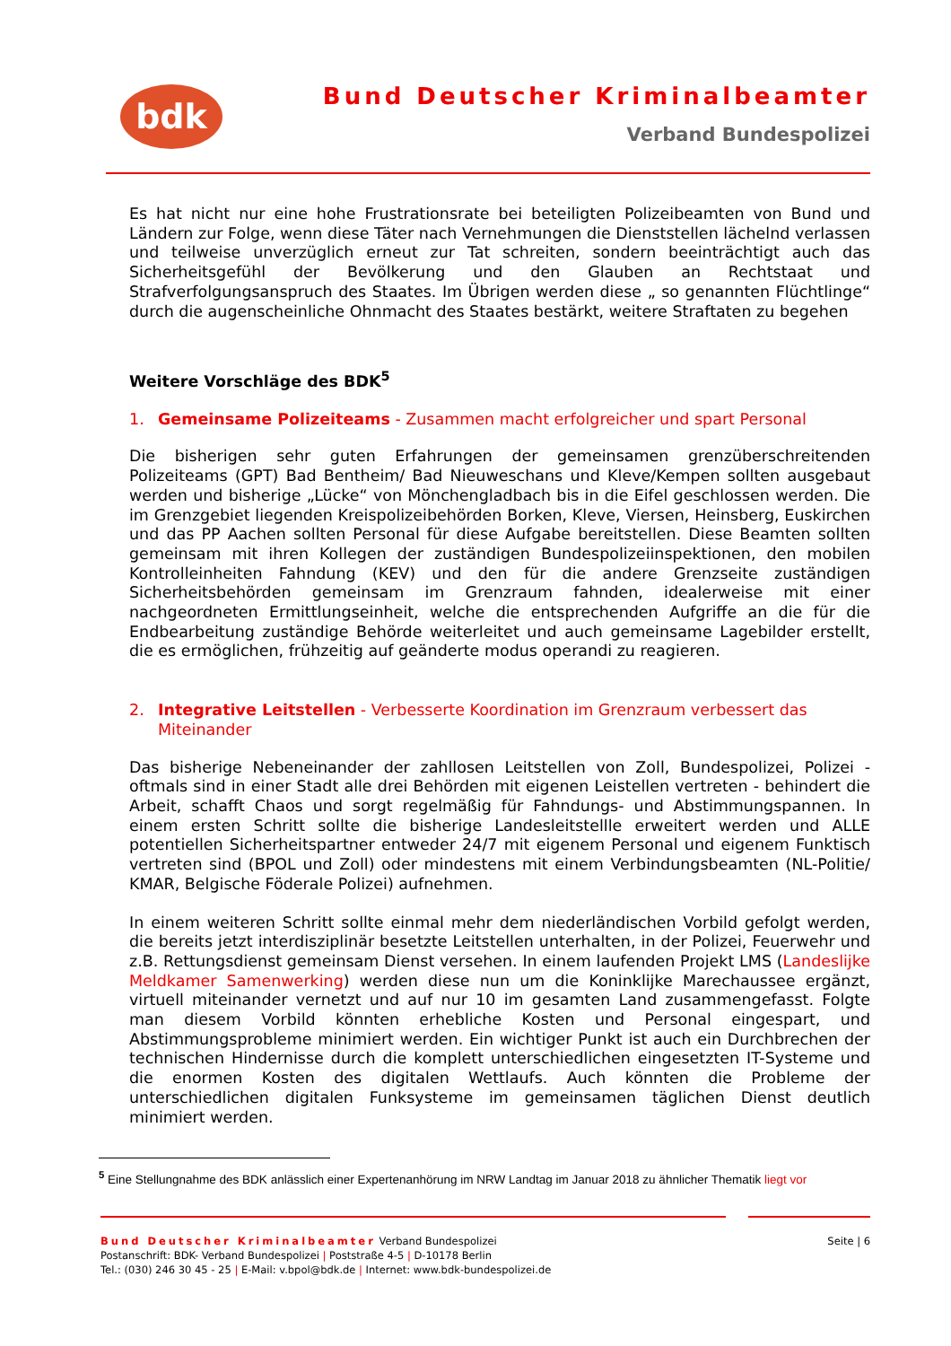bdk Bund Deutscher Kriminalbeamter
Verband Bundespolizei
Es hat nicht nur eine hohe Frustrationsrate bei beteiligten Polizeibeamten von Bund und Ländern zur Folge, wenn diese Täter nach Vernehmungen die Dienststellen lächelnd verlassen und teilweise unverzüglich erneut zur Tat schreiten, sondern beeinträchtigt auch das Sicherheitsgefühl der Bevölkerung und den Glauben an Rechtstaat und Strafverfolgungsanspruch des Staates. Im Übrigen werden diese „ so genannten Flüchtlinge“ durch die augenscheinliche Ohnmacht des Staates bestärkt, weitere Straftaten zu begehen
Weitere Vorschläge des BDK<sup>5</sup>
1. Gemeinsame Polizeiteams - Zusammen macht erfolgreicher und spart Personal
Die bisherigen sehr guten Erfahrungen der gemeinsamen grenzüberschreitenden Polizeiteams (GPT) Bad Bentheim/ Bad Nieuweschans und Kleve/Kempen sollten ausgebaut werden und bisherige „Lücke“ von Mönchengladbach bis in die Eifel geschlossen werden. Die im Grenzgebiet liegenden Kreispolizeibehörden Borken, Kleve, Viersen, Heinsberg, Euskirchen und das PP Aachen sollten Personal für diese Aufgabe bereitstellen. Diese Beamten sollten gemeinsam mit ihren Kollegen der zuständigen Bundespolizeiinspektionen, den mobilen Kontrolleinheiten Fahndung (KEV) und den für die andere Grenzseite zuständigen Sicherheitsbehörden gemeinsam im Grenzraum fahnden, idealerweise mit einer nachgeordneten Ermittlungseinheit, welche die entsprechenden Aufgriffe an die für die Endbearbeitung zuständige Behörde weiterleitet und auch gemeinsame Lagebilder erstellt, die es ermöglichen, frühzeitig auf geänderte modus operandi zu reagieren.
2. Integrative Leitstellen - Verbesserte Koordination im Grenzraum verbessert das Miteinander
Das bisherige Nebeneinander der zahllosen Leitstellen von Zoll, Bundespolizei, Polizei - oftmals sind in einer Stadt alle drei Behörden mit eigenen Leistellen vertreten - behindert die Arbeit, schafft Chaos und sorgt regelmäßig für Fahndungs- und Abstimmungspannen. In einem ersten Schritt sollte die bisherige Landesleitstellle erweitert werden und ALLE potentiellen Sicherheitspartner entweder 24/7 mit eigenem Personal und eigenem Funktisch vertreten sind (BPOL und Zoll) oder mindestens mit einem Verbindungsbeamten (NL-Politie/ KMAR, Belgische Föderale Polizei) aufnehmen.
In einem weiteren Schritt sollte einmal mehr dem niederländischen Vorbild gefolgt werden, die bereits jetzt interdisziplinär besetzte Leitstellen unterhalten, in der Polizei, Feuerwehr und z.B. Rettungsdienst gemeinsam Dienst versehen. In einem laufenden Projekt LMS (Landeslijke Meldkamer Samenwerking) werden diese nun um die Koninklijke Marechaussee ergänzt, virtuell miteinander vernetzt und auf nur 10 im gesamten Land zusammengefasst. Folgte man diesem Vorbild könnten erhebliche Kosten und Personal eingespart, und Abstimmungsprobleme minimiert werden. Ein wichtiger Punkt ist auch ein Durchbrechen der technischen Hindernisse durch die komplett unterschiedlichen eingesetzten IT-Systeme und die enormen Kosten des digitalen Wettlaufs. Auch könnten die Probleme der unterschiedlichen digitalen Funksysteme im gemeinsamen täglichen Dienst deutlich minimiert werden.
<sup>5</sup> Eine Stellungnahme des BDK anlässlich einer Expertenanhörung im NRW Landtag im Januar 2018 zu ähnlicher Thematik liegt vor
Bund Deutscher Kriminalbeamter Verband Bundespolizei
Postanschrift: BDK- Verband Bundespolizei | Poststraße 4-5 | D-10178 Berlin
Tel.: (030) 246 30 45 - 25 | E-Mail: v.bpol@bdk.de | Internet: www.bdk-bundespolizei.de
Seite | 6